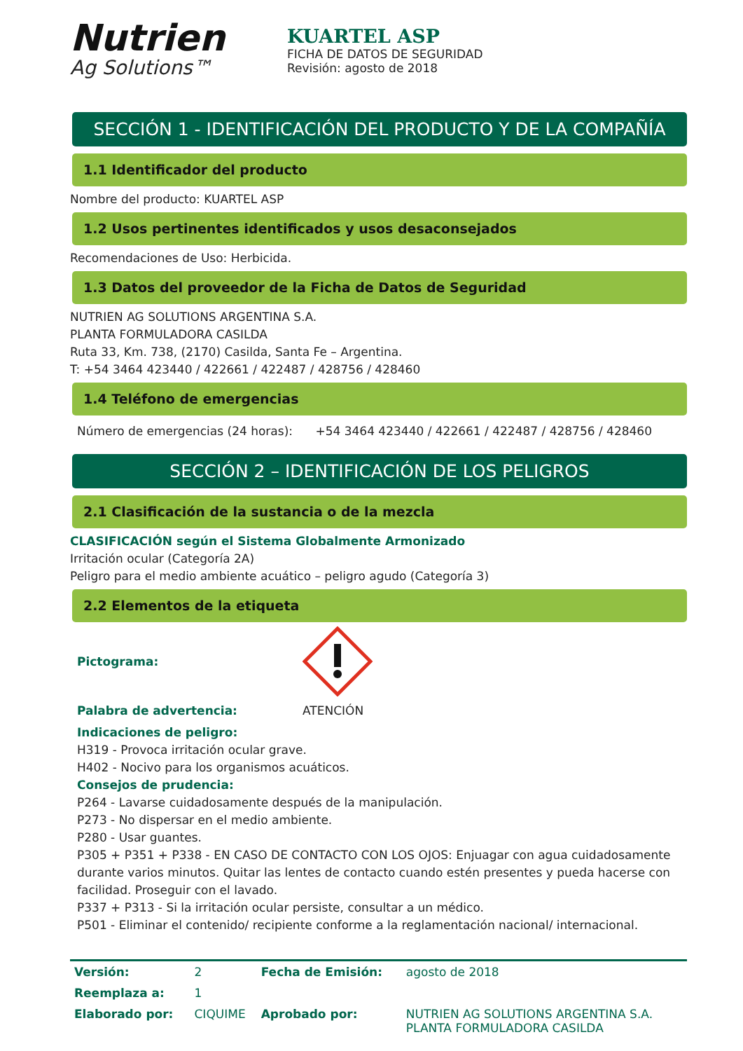Nutrien
Ag Solutions™
KUARTEL ASP
FICHA DE DATOS DE SEGURIDAD
Revisión: agosto de 2018
SECCIÓN 1 - IDENTIFICACIÓN DEL PRODUCTO Y DE LA COMPAÑÍA
1.1 Identificador del producto
Nombre del producto: KUARTEL ASP
1.2 Usos pertinentes identificados y usos desaconsejados
Recomendaciones de Uso: Herbicida.
1.3 Datos del proveedor de la Ficha de Datos de Seguridad
NUTRIEN AG SOLUTIONS ARGENTINA S.A.
PLANTA FORMULADORA CASILDA
Ruta 33, Km. 738, (2170) Casilda, Santa Fe – Argentina.
T: +54 3464 423440 / 422661 / 422487 / 428756 / 428460
1.4 Teléfono de emergencias
Número de emergencias (24 horas): +54 3464 423440 / 422661 / 422487 / 428756 / 428460
SECCIÓN 2 – IDENTIFICACIÓN DE LOS PELIGROS
2.1 Clasificación de la sustancia o de la mezcla
CLASIFICACIÓN según el Sistema Globalmente Armonizado
Irritación ocular (Categoría 2A)
Peligro para el medio ambiente acuático – peligro agudo (Categoría 3)
2.2 Elementos de la etiqueta
Pictograma:
Palabra de advertencia: ATENCIÓN
Indicaciones de peligro:
H319 - Provoca irritación ocular grave.
H402 - Nocivo para los organismos acuáticos.
Consejos de prudencia:
P264 - Lavarse cuidadosamente después de la manipulación.
P273 - No dispersar en el medio ambiente.
P280 - Usar guantes.
P305 + P351 + P338 - EN CASO DE CONTACTO CON LOS OJOS: Enjuagar con agua cuidadosamente durante varios minutos. Quitar las lentes de contacto cuando estén presentes y pueda hacerse con facilidad. Proseguir con el lavado.
P337 + P313 - Si la irritación ocular persiste, consultar a un médico.
P501 - Eliminar el contenido/ recipiente conforme a la reglamentación nacional/ internacional.
| Versión: | 2 | Fecha de Emisión: | agosto de 2018 |
| Reemplaza a: | 1 | | |
| Elaborado por: | CIQUIME | Aprobado por: | NUTRIEN AG SOLUTIONS ARGENTINA S.A. PLANTA FORMULADORA CASILDA |